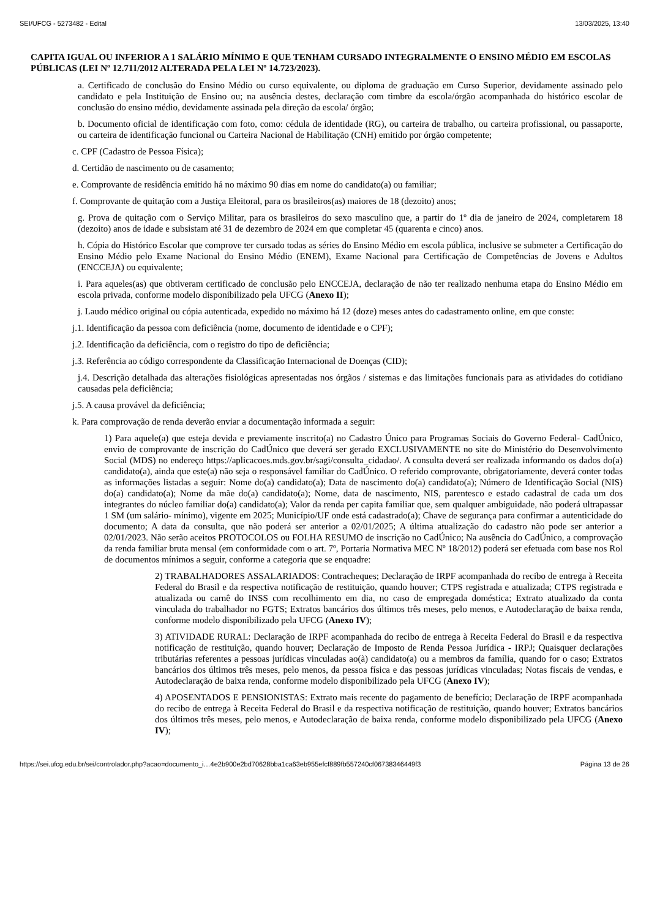SEI/UFCG - 5273482 - Edital 13/03/2025, 13:40
CAPITA IGUAL OU INFERIOR A 1 SALÁRIO MÍNIMO E QUE TENHAM CURSADO INTEGRALMENTE O ENSINO MÉDIO EM ESCOLAS PÚBLICAS (LEI Nº 12.711/2012 ALTERADA PELA LEI Nº 14.723/2023).
a. Certificado de conclusão do Ensino Médio ou curso equivalente, ou diploma de graduação em Curso Superior, devidamente assinado pelo candidato e pela Instituição de Ensino ou; na ausência destes, declaração com timbre da escola/órgão acompanhada do histórico escolar de conclusão do ensino médio, devidamente assinada pela direção da escola/ órgão;
b. Documento oficial de identificação com foto, como: cédula de identidade (RG), ou carteira de trabalho, ou carteira profissional, ou passaporte, ou carteira de identificação funcional ou Carteira Nacional de Habilitação (CNH) emitido por órgão competente;
c. CPF (Cadastro de Pessoa Física);
d. Certidão de nascimento ou de casamento;
e. Comprovante de residência emitido há no máximo 90 dias em nome do candidato(a) ou familiar;
f. Comprovante de quitação com a Justiça Eleitoral, para os brasileiros(as) maiores de 18 (dezoito) anos;
g. Prova de quitação com o Serviço Militar, para os brasileiros do sexo masculino que, a partir do 1º dia de janeiro de 2024, completarem 18 (dezoito) anos de idade e subsistam até 31 de dezembro de 2024 em que completar 45 (quarenta e cinco) anos.
h. Cópia do Histórico Escolar que comprove ter cursado todas as séries do Ensino Médio em escola pública, inclusive se submeter a Certificação do Ensino Médio pelo Exame Nacional do Ensino Médio (ENEM), Exame Nacional para Certificação de Competências de Jovens e Adultos (ENCCEJA) ou equivalente;
i. Para aqueles(as) que obtiveram certificado de conclusão pelo ENCCEJA, declaração de não ter realizado nenhuma etapa do Ensino Médio em escola privada, conforme modelo disponibilizado pela UFCG (Anexo II);
j. Laudo médico original ou cópia autenticada, expedido no máximo há 12 (doze) meses antes do cadastramento online, em que conste:
j.1. Identificação da pessoa com deficiência (nome, documento de identidade e o CPF);
j.2. Identificação da deficiência, com o registro do tipo de deficiência;
j.3. Referência ao código correspondente da Classificação Internacional de Doenças (CID);
j.4. Descrição detalhada das alterações fisiológicas apresentadas nos órgãos / sistemas e das limitações funcionais para as atividades do cotidiano causadas pela deficiência;
j.5. A causa provável da deficiência;
k. Para comprovação de renda deverão enviar a documentação informada a seguir:
1) Para aquele(a) que esteja devida e previamente inscrito(a) no Cadastro Único para Programas Sociais do Governo Federal- CadÚnico, envio de comprovante de inscrição do CadÚnico que deverá ser gerado EXCLUSIVAMENTE no site do Ministério do Desenvolvimento Social (MDS) no endereço https://aplicacoes.mds.gov.br/sagi/consulta_cidadao/. A consulta deverá ser realizada informando os dados do(a) candidato(a), ainda que este(a) não seja o responsável familiar do CadÚnico. O referido comprovante, obrigatoriamente, deverá conter todas as informações listadas a seguir: Nome do(a) candidato(a); Data de nascimento do(a) candidato(a); Número de Identificação Social (NIS) do(a) candidato(a); Nome da mãe do(a) candidato(a); Nome, data de nascimento, NIS, parentesco e estado cadastral de cada um dos integrantes do núcleo familiar do(a) candidato(a); Valor da renda per capita familiar que, sem qualquer ambiguidade, não poderá ultrapassar 1 SM (um salário- mínimo), vigente em 2025; Município/UF onde está cadastrado(a); Chave de segurança para confirmar a autenticidade do documento; A data da consulta, que não poderá ser anterior a 02/01/2025; A última atualização do cadastro não pode ser anterior a 02/01/2023. Não serão aceitos PROTOCOLOS ou FOLHA RESUMO de inscrição no CadÚnico; Na ausência do CadÚnico, a comprovação da renda familiar bruta mensal (em conformidade com o art. 7º, Portaria Normativa MEC Nº 18/2012) poderá ser efetuada com base nos Rol de documentos mínimos a seguir, conforme a categoria que se enquadre:
2) TRABALHADORES ASSALARIADOS: Contracheques; Declaração de IRPF acompanhada do recibo de entrega à Receita Federal do Brasil e da respectiva notificação de restituição, quando houver; CTPS registrada e atualizada; CTPS registrada e atualizada ou carnê do INSS com recolhimento em dia, no caso de empregada doméstica; Extrato atualizado da conta vinculada do trabalhador no FGTS; Extratos bancários dos últimos três meses, pelo menos, e Autodeclaração de baixa renda, conforme modelo disponibilizado pela UFCG (Anexo IV);
3) ATIVIDADE RURAL: Declaração de IRPF acompanhada do recibo de entrega à Receita Federal do Brasil e da respectiva notificação de restituição, quando houver; Declaração de Imposto de Renda Pessoa Jurídica - IRPJ; Quaisquer declarações tributárias referentes a pessoas jurídicas vinculadas ao(à) candidato(a) ou a membros da família, quando for o caso; Extratos bancários dos últimos três meses, pelo menos, da pessoa física e das pessoas jurídicas vinculadas; Notas fiscais de vendas, e Autodeclaração de baixa renda, conforme modelo disponibilizado pela UFCG (Anexo IV);
4) APOSENTADOS E PENSIONISTAS: Extrato mais recente do pagamento de benefício; Declaração de IRPF acompanhada do recibo de entrega à Receita Federal do Brasil e da respectiva notificação de restituição, quando houver; Extratos bancários dos últimos três meses, pelo menos, e Autodeclaração de baixa renda, conforme modelo disponibilizado pela UFCG (Anexo IV);
https://sei.ufcg.edu.br/sei/controlador.php?acao=documento_i…4e2b900e2bd70628bba1ca63eb955efcf889fb557240cf06738346449f3 Página 13 de 26